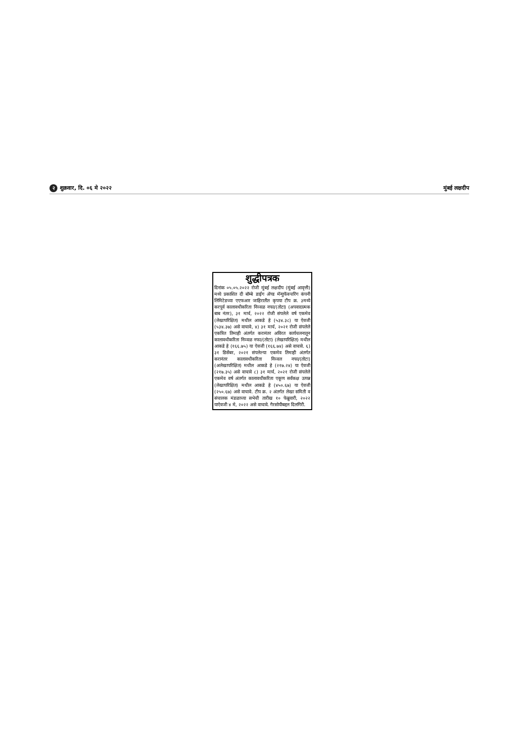२ शुक्रवार, दि. ०६ मे २०२२ मुंबई लक्षदीप
शुद्धीपत्रक
दिनांक ०५.०५.२०२२ रोजी मुंबई लक्षदीप (मुंबई आवृत्ती) मध्ये प्रकाशित दी बॉम्बे डाईंग ॲण्ड मॅन्युफॅक्चरिंग कंपनी लिमिटेडच्या एएफआर जाहिरातीत कृपया टीप क्र. ३मध्ये करपूर्व कालावधीकरिता निव्वळ नफा/(तोटा) (अपवादात्मक बाब नंतर), ३१ मार्च, २०२२ रोजी संपलेले वर्ष एकमेव (लेखापरिक्षित) मधील आकडे हे (५३४.३८) या ऐवजी (५३४.३७) असे वाचावे, ४) ३१ मार्च, २०२१ रोजी संपलेले एकत्रित तिमाही अंतर्गत करानंतर अविरत कार्यचलनातून कालावधीकरिता निव्वळ नफा/(तोटा) (लेखापरिक्षित) मधील आकडे हे (१६६.७५) या ऐवजी (१६६.७४) असे वाचावे. ६) ३१ डिसेंबर, २०२१ संपलेल्या एकमेव तिमाही अंतर्गत करानंतर कालावधीकरिता निव्वल नफा/(तोटा) (अलेखापरिक्षित) मधील आकडे हे (२१७.२४) या ऐवजी (२१७.३५) असे वाचावे ८) ३१ मार्च, २०२१ रोजी संपलेले एकमेव वर्ष अंतर्गत कालावधीकरिता एकूण सर्वंकक्ष उत्पन्न (लेखापरिक्षित) मधील आकडे हे (४५०.६७) या ऐवजी (२५०.६७) असे वाचावे. टीप क्र. २ अंतर्गत लेखा समिती व संचालक मंडळाच्या सभेची तारीख १० फेब्रुवारी, २०२२ याऐवजी ४ मे, २०२२ असे वाचावे. गैरसोयीबद्दल दिलगिरी.